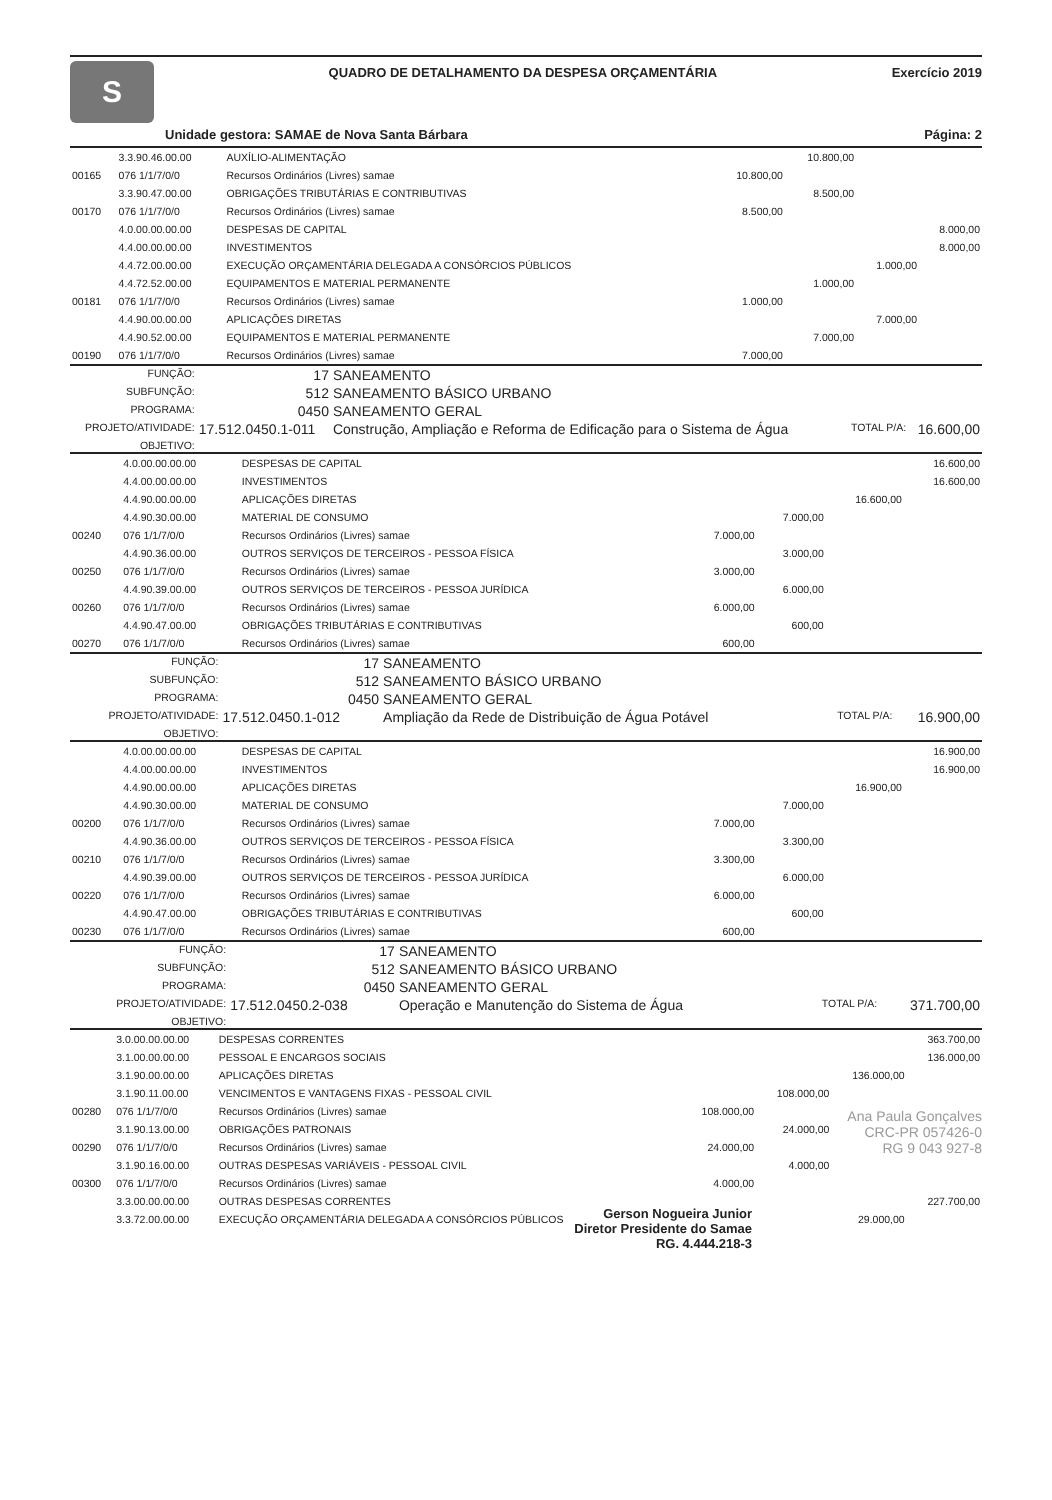S
QUADRO DE DETALHAMENTO DA DESPESA ORÇAMENTÁRIA
Exercício 2019
Unidade gestora: SAMAE de Nova Santa Bárbara Página: 2
| | 3.3.90.46.00.00 | AUXÍLIO-ALIMENTAÇÃO | | 10.800,00 | | |
| 00165 | 076 1/1/7/0/0 | Recursos Ordinários (Livres) samae | 10.800,00 | | | |
| | 3.3.90.47.00.00 | OBRIGAÇÕES TRIBUTÁRIAS E CONTRIBUTIVAS | | 8.500,00 | | |
| 00170 | 076 1/1/7/0/0 | Recursos Ordinários (Livres) samae | 8.500,00 | | | |
| | 4.0.00.00.00.00 | DESPESAS DE CAPITAL | | | | 8.000,00 |
| | 4.4.00.00.00.00 | INVESTIMENTOS | | | | 8.000,00 |
| | 4.4.72.00.00.00 | EXECUÇÃO ORÇAMENTÁRIA DELEGADA A CONSÓRCIOS PÚBLICOS | | | 1.000,00 | |
| | 4.4.72.52.00.00 | EQUIPAMENTOS E MATERIAL PERMANENTE | | 1.000,00 | | |
| 00181 | 076 1/1/7/0/0 | Recursos Ordinários (Livres) samae | 1.000,00 | | | |
| | 4.4.90.00.00.00 | APLICAÇÕES DIRETAS | | | 7.000,00 | |
| | 4.4.90.52.00.00 | EQUIPAMENTOS E MATERIAL PERMANENTE | | 7.000,00 | | |
| 00190 | 076 1/1/7/0/0 | Recursos Ordinários (Livres) samae | 7.000,00 | | | |
| FUNÇÃO: | 17 | SANEAMENTO | | |
| SUBFUNÇÃO: | 512 | SANEAMENTO BÁSICO URBANO | | |
| PROGRAMA: | 0450 | SANEAMENTO GERAL | | |
| PROJETO/ATIVIDADE: | 17.512.0450.1-011 | Construção, Ampliação e Reforma de Edificação para o Sistema de Água | TOTAL P/A: | 16.600,00 |
| OBJETIVO: | | | | |
| | 4.0.00.00.00.00 | DESPESAS DE CAPITAL | | | | 16.600,00 |
| | 4.4.00.00.00.00 | INVESTIMENTOS | | | | 16.600,00 |
| | 4.4.90.00.00.00 | APLICAÇÕES DIRETAS | | | 16.600,00 | |
| | 4.4.90.30.00.00 | MATERIAL DE CONSUMO | | 7.000,00 | | |
| 00240 | 076 1/1/7/0/0 | Recursos Ordinários (Livres) samae | 7.000,00 | | | |
| | 4.4.90.36.00.00 | OUTROS SERVIÇOS DE TERCEIROS - PESSOA FÍSICA | | 3.000,00 | | |
| 00250 | 076 1/1/7/0/0 | Recursos Ordinários (Livres) samae | 3.000,00 | | | |
| | 4.4.90.39.00.00 | OUTROS SERVIÇOS DE TERCEIROS - PESSOA JURÍDICA | | 6.000,00 | | |
| 00260 | 076 1/1/7/0/0 | Recursos Ordinários (Livres) samae | 6.000,00 | | | |
| | 4.4.90.47.00.00 | OBRIGAÇÕES TRIBUTÁRIAS E CONTRIBUTIVAS | | 600,00 | | |
| 00270 | 076 1/1/7/0/0 | Recursos Ordinários (Livres) samae | 600,00 | | | |
| FUNÇÃO: | 17 | SANEAMENTO | | |
| SUBFUNÇÃO: | 512 | SANEAMENTO BÁSICO URBANO | | |
| PROGRAMA: | 0450 | SANEAMENTO GERAL | | |
| PROJETO/ATIVIDADE: | 17.512.0450.1-012 | Ampliação da Rede de Distribuição de Água Potável | TOTAL P/A: | 16.900,00 |
| OBJETIVO: | | | | |
| | 4.0.00.00.00.00 | DESPESAS DE CAPITAL | | | | 16.900,00 |
| | 4.4.00.00.00.00 | INVESTIMENTOS | | | | 16.900,00 |
| | 4.4.90.00.00.00 | APLICAÇÕES DIRETAS | | | 16.900,00 | |
| | 4.4.90.30.00.00 | MATERIAL DE CONSUMO | | 7.000,00 | | |
| 00200 | 076 1/1/7/0/0 | Recursos Ordinários (Livres) samae | 7.000,00 | | | |
| | 4.4.90.36.00.00 | OUTROS SERVIÇOS DE TERCEIROS - PESSOA FÍSICA | | 3.300,00 | | |
| 00210 | 076 1/1/7/0/0 | Recursos Ordinários (Livres) samae | 3.300,00 | | | |
| | 4.4.90.39.00.00 | OUTROS SERVIÇOS DE TERCEIROS - PESSOA JURÍDICA | | 6.000,00 | | |
| 00220 | 076 1/1/7/0/0 | Recursos Ordinários (Livres) samae | 6.000,00 | | | |
| | 4.4.90.47.00.00 | OBRIGAÇÕES TRIBUTÁRIAS E CONTRIBUTIVAS | | 600,00 | | |
| 00230 | 076 1/1/7/0/0 | Recursos Ordinários (Livres) samae | 600,00 | | | |
| FUNÇÃO: | 17 | SANEAMENTO | | |
| SUBFUNÇÃO: | 512 | SANEAMENTO BÁSICO URBANO | | |
| PROGRAMA: | 0450 | SANEAMENTO GERAL | | |
| PROJETO/ATIVIDADE: | 17.512.0450.2-038 | Operação e Manutenção do Sistema de Água | TOTAL P/A: | 371.700,00 |
| OBJETIVO: | | | | |
| | 3.0.00.00.00.00 | DESPESAS CORRENTES | | | | 363.700,00 |
| | 3.1.00.00.00.00 | PESSOAL E ENCARGOS SOCIAIS | | | | 136.000,00 |
| | 3.1.90.00.00.00 | APLICAÇÕES DIRETAS | | | 136.000,00 | |
| | 3.1.90.11.00.00 | VENCIMENTOS E VANTAGENS FIXAS - PESSOAL CIVIL | | 108.000,00 | | |
| 00280 | 076 1/1/7/0/0 | Recursos Ordinários (Livres) samae | 108.000,00 | | | |
| | 3.1.90.13.00.00 | OBRIGAÇÕES PATRONAIS | | 24.000,00 | | |
| 00290 | 076 1/1/7/0/0 | Recursos Ordinários (Livres) samae | 24.000,00 | | | |
| | 3.1.90.16.00.00 | OUTRAS DESPESAS VARIÁVEIS - PESSOAL CIVIL | | 4.000,00 | | |
| 00300 | 076 1/1/7/0/0 | Recursos Ordinários (Livres) samae | 4.000,00 | | | |
| | 3.3.00.00.00.00 | OUTRAS DESPESAS CORRENTES | | | | 227.700,00 |
| | 3.3.72.00.00.00 | EXECUÇÃO ORÇAMENTÁRIA DELEGADA A CONSÓRCIOS PÚBLICOS | | | 29.000,00 | |
Ana Paula Gonçalves
CRC-PR 057426-0
RG 9 043 927-8
Gerson Nogueira Junior
Diretor Presidente do Samae
RG. 4.444.218-3